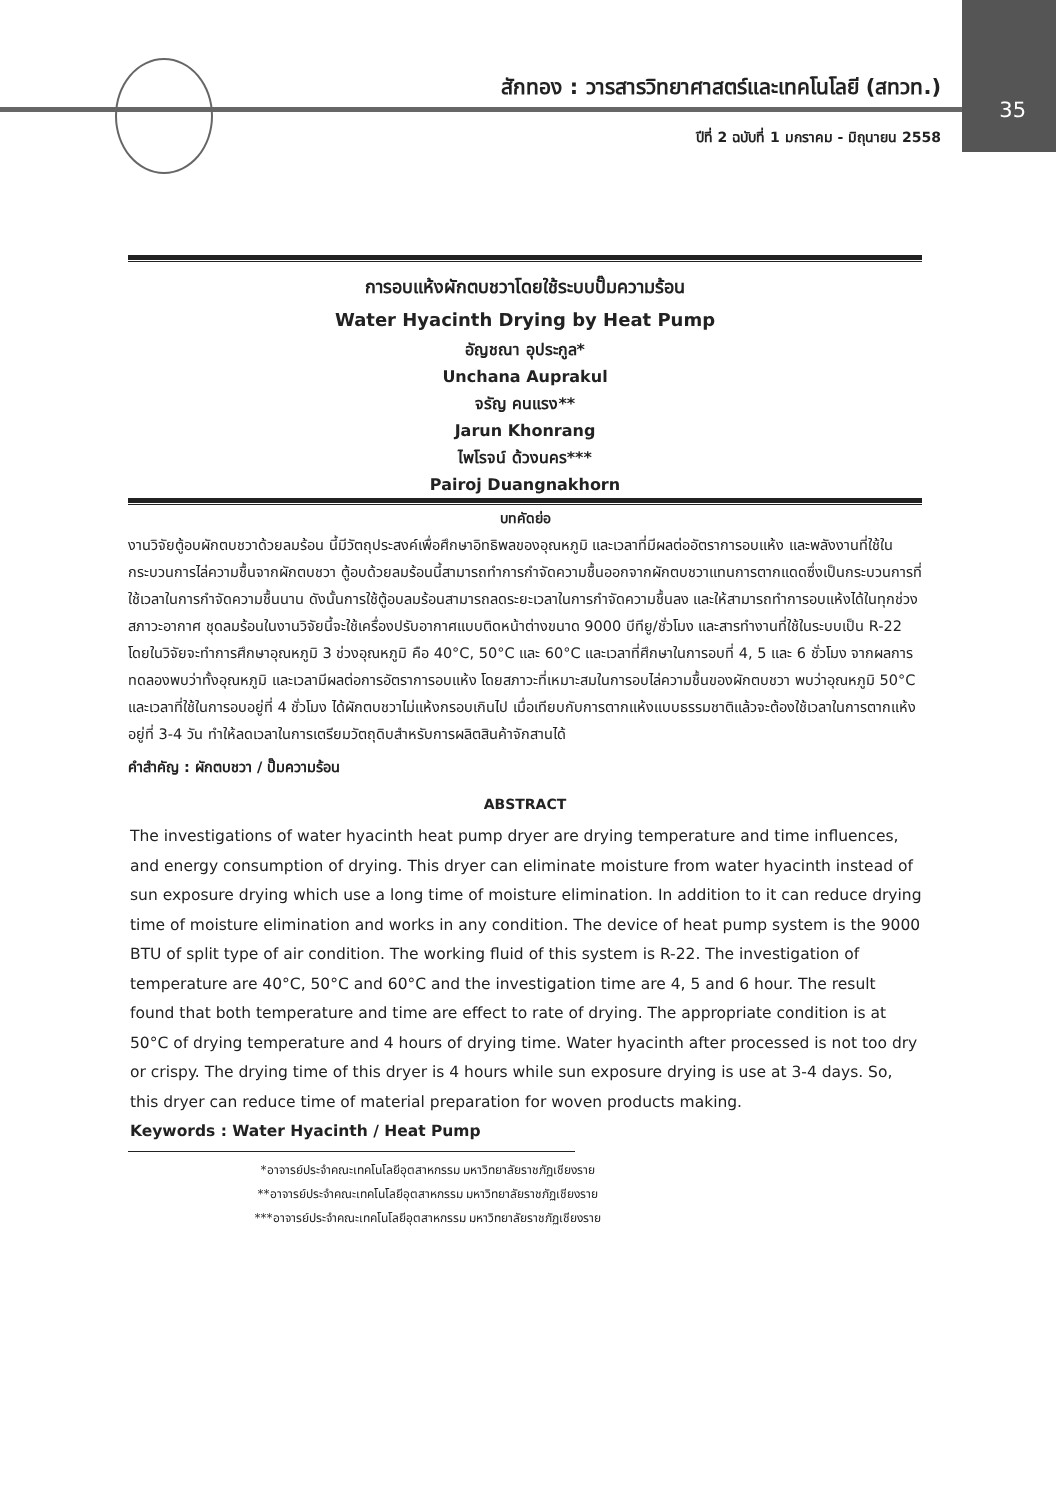สักทอง : วารสารวิทยาศาสตร์และเทคโนโลยี (สทวท.)
35
ปีที่ 2 ฉบับที่ 1 มกราคม - มิถุนายน 2558
การอบแห้งผักตบชวาโดยใช้ระบบปั๊มความร้อน
Water Hyacinth Drying by Heat Pump
อัญชณา อุประกูล*
Unchana Auprakul
จรัญ คนแรง**
Jarun Khonrang
ไพโรจน์ ด้วงนคร***
Pairoj Duangnakhorn
บทคัดย่อ
งานวิจัยตู้อบผักตบชวาด้วยลมร้อน นี้มีวัตถุประสงค์เพื่อศึกษาอิทธิพลของอุณหภูมิ และเวลาที่มีผลต่ออัตราการอบแห้ง และพลังงานที่ใช้ในกระบวนการไล่ความชื้นจากผักตบชวา ตู้อบด้วยลมร้อนนี้สามารถทำการกำจัดความชื้นออกจากผักตบชวาแทนการตากแดดซึ่งเป็นกระบวนการที่ใช้เวลาในการกำจัดความชื้นนาน ดังนั้นการใช้ตู้อบลมร้อนสามารถลดระยะเวลาในการกำจัดความชื้นลง และให้สามารถทำการอบแห้งได้ในทุกช่วงสภาวะอากาศ ชุดลมร้อนในงานวิจัยนี้จะใช้เครื่องปรับอากาศแบบติดหน้าต่างขนาด 9000 บีทียู/ชั่วโมง และสารทำงานที่ใช้ในระบบเป็น R-22 โดยในวิจัยจะทำการศึกษาอุณหภูมิ 3 ช่วงอุณหภูมิ คือ 40°C, 50°C และ 60°C และเวลาที่ศึกษาในการอบที่ 4, 5 และ 6 ชั่วโมง จากผลการทดลองพบว่าทั้งอุณหภูมิ และเวลามีผลต่อการอัตราการอบแห้ง โดยสภาวะที่เหมาะสมในการอบไล่ความชื้นของผักตบชวา พบว่าอุณหภูมิ 50°C และเวลาที่ใช้ในการอบอยู่ที่ 4 ชั่วโมง ได้ผักตบชวาไม่แห้งกรอบเกินไป เมื่อเทียบกับการตากแห้งแบบธรรมชาติแล้วจะต้องใช้เวลาในการตากแห้งอยู่ที่ 3-4 วัน ทำให้ลดเวลาในการเตรียมวัตถุดิบสำหรับการผลิตสินค้าจักสานได้
คำสำคัญ : ผักตบชวา / ปั๊มความร้อน
ABSTRACT
The investigations of water hyacinth heat pump dryer are drying temperature and time influences, and energy consumption of drying. This dryer can eliminate moisture from water hyacinth instead of sun exposure drying which use a long time of moisture elimination. In addition to it can reduce drying time of moisture elimination and works in any condition. The device of heat pump system is the 9000 BTU of split type of air condition. The working fluid of this system is R-22. The investigation of temperature are 40°C, 50°C and 60°C and the investigation time are 4, 5 and 6 hour. The result found that both temperature and time are effect to rate of drying. The appropriate condition is at 50°C of drying temperature and 4 hours of drying time. Water hyacinth after processed is not too dry or crispy. The drying time of this dryer is 4 hours while sun exposure drying is use at 3-4 days. So, this dryer can reduce time of material preparation for woven products making.
Keywords : Water Hyacinth / Heat Pump
*อาจารย์ประจำคณะเทคโนโลยีอุตสาหกรรม มหาวิทยาลัยราชภัฏเชียงราย
**อาจารย์ประจำคณะเทคโนโลยีอุตสาหกรรม มหาวิทยาลัยราชภัฏเชียงราย
***อาจารย์ประจำคณะเทคโนโลยีอุตสาหกรรม มหาวิทยาลัยราชภัฏเชียงราย